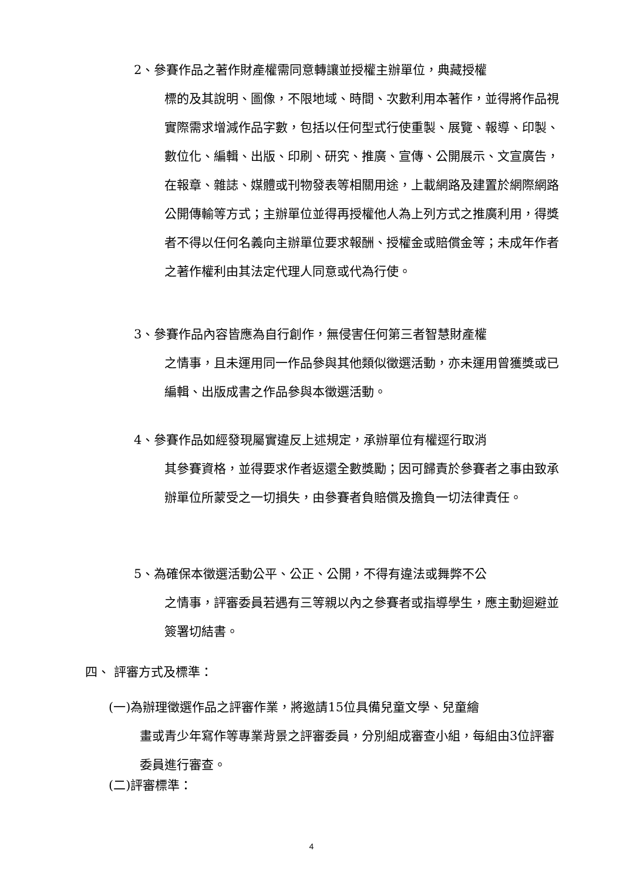2、參賽作品之著作財產權需同意轉讓並授權主辦單位，典藏授權
標的及其說明、圖像，不限地域、時間、次數利用本著作，並得將作品視實際需求增減作品字數，包括以任何型式行使重製、展覽、報導、印製、數位化、編輯、出版、印刷、研究、推廣、宣傳、公開展示、文宣廣告，在報章、雜誌、媒體或刊物發表等相關用途，上載網路及建置於網際網路公開傳輸等方式；主辦單位並得再授權他人為上列方式之推廣利用，得獎者不得以任何名義向主辦單位要求報酬、授權金或賠償金等；未成年作者之著作權利由其法定代理人同意或代為行使。
3、參賽作品內容皆應為自行創作，無侵害任何第三者智慧財產權
之情事，且未運用同一作品參與其他類似徵選活動，亦未運用曾獲獎或已編輯、出版成書之作品參與本徵選活動。
4、參賽作品如經發現屬實違反上述規定，承辦單位有權逕行取消
其參賽資格，並得要求作者返還全數獎勵；因可歸責於參賽者之事由致承辦單位所蒙受之一切損失，由參賽者負賠償及擔負一切法律責任。
5、為確保本徵選活動公平、公正、公開，不得有違法或舞弊不公
之情事，評審委員若遇有三等親以內之參賽者或指導學生，應主動迴避並簽署切結書。
四、 評審方式及標準：
(一)為辦理徵選作品之評審作業，將邀請15位具備兒童文學、兒童繪
畫或青少年寫作等專業背景之評審委員，分別組成審查小組，每組由3位評審委員進行審查。
(二)評審標準：
4